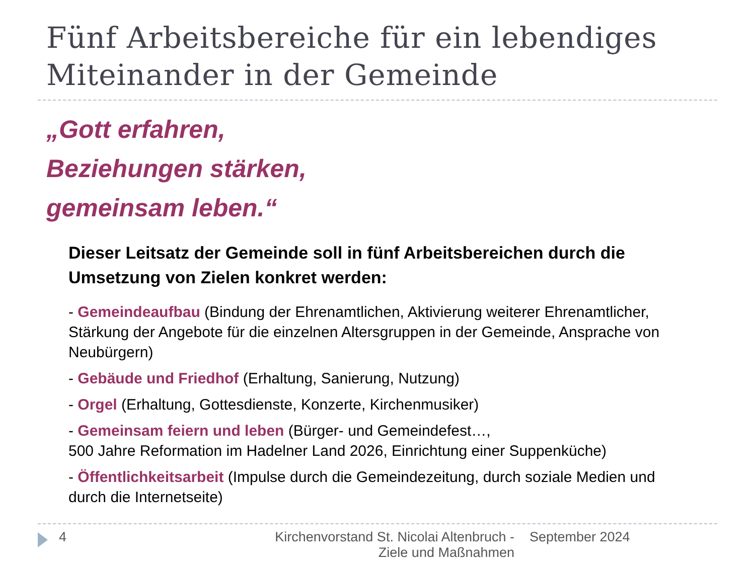Fünf Arbeitsbereiche für ein lebendiges
Miteinander in der Gemeinde
„Gott erfahren,
Beziehungen stärken,
gemeinsam leben.“
Dieser Leitsatz der Gemeinde soll in fünf Arbeitsbereichen durch die Umsetzung von Zielen konkret werden:
- Gemeindeaufbau (Bindung der Ehrenamtlichen, Aktivierung weiterer Ehrenamtlicher, Stärkung der Angebote für die einzelnen Altersgruppen in der Gemeinde, Ansprache von Neubürgern)
- Gebäude und Friedhof (Erhaltung, Sanierung, Nutzung)
- Orgel (Erhaltung, Gottesdienste, Konzerte, Kirchenmusiker)
- Gemeinsam feiern und leben (Bürger- und Gemeindefest…,
500 Jahre Reformation im Hadelner Land 2026, Einrichtung einer Suppenküche)
- Öffentlichkeitsarbeit (Impulse durch die Gemeindezeitung, durch soziale Medien und durch die Internetseite)
4 Kirchenvorstand St. Nicolai Altenbruch -
Ziele und Maßnahmen
September 2024